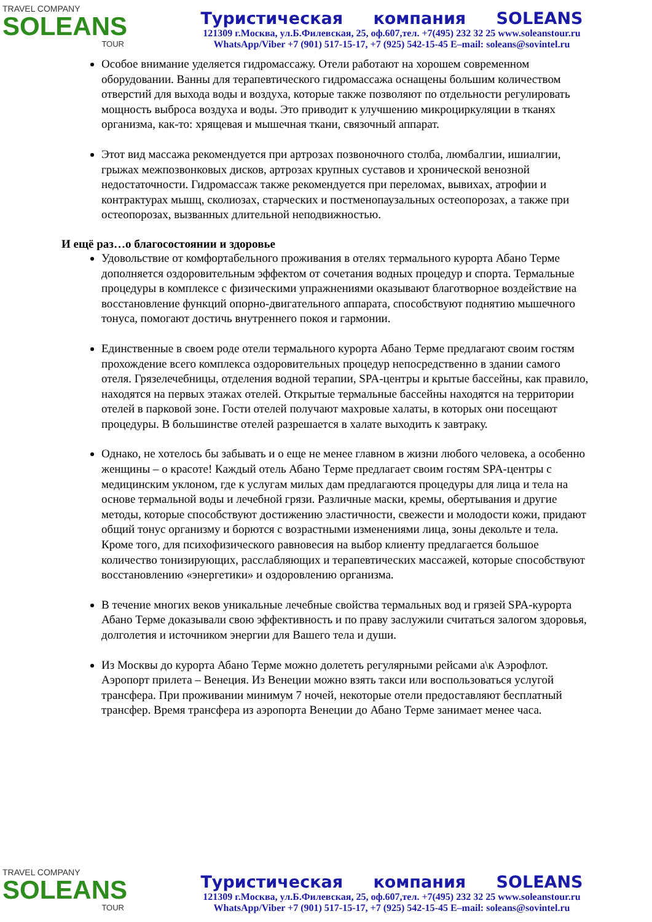TRAVEL COMPANY
SOLEANS
TOUR
Туристическая компания SOLEANS
121309 г.Москва, ул.Б.Филевская, 25, оф.607,тел. +7(495) 232 32 25 www.soleanstour.ru
WhatsApp/Viber +7 (901) 517-15-17, +7 (925) 542-15-45 E–mail: soleans@sovintel.ru
Особое внимание уделяется гидромассажу. Отели работают на хорошем современном оборудовании. Ванны для терапевтического гидромассажа оснащены большим количеством отверстий для выхода воды и воздуха, которые также позволяют по отдельности регулировать мощность выброса воздуха и воды. Это приводит к улучшению микроциркуляции в тканях организма, как-то: хрящевая и мышечная ткани, связочный аппарат.
Этот вид массажа рекомендуется при артрозах позвоночного столба, люмбалгии, ишиалгии, грыжах межпозвонковых дисков, артрозах крупных суставов и хронической венозной недостаточности. Гидромассаж также рекомендуется при переломах, вывихах, атрофии и контрактурах мышц, сколиозах, старческих и постменопаузальных остеопорозах, а также при остеопорозах, вызванных длительной неподвижностью.
И ещё раз…о благосостоянии и здоровье
Удовольствие от комфортабельного проживания в отелях термального курорта Абано Терме дополняется оздоровительным эффектом от сочетания водных процедур и спорта. Термальные процедуры в комплексе с физическими упражнениями оказывают благотворное воздействие на восстановление функций опорно-двигательного аппарата, способствуют поднятию мышечного тонуса, помогают достичь внутреннего покоя и гармонии.
Единственные в своем роде отели термального курорта Абано Терме предлагают своим гостям прохождение всего комплекса оздоровительных процедур непосредственно в здании самого отеля. Грязелечебницы, отделения водной терапии, SPA-центры и крытые бассейны, как правило, находятся на первых этажах отелей. Открытые термальные бассейны находятся на территории отелей в парковой зоне. Гости отелей получают махровые халаты, в которых они посещают процедуры. В большинстве отелей разрешается в халате выходить к завтраку.
Однако, не хотелось бы забывать и о еще не менее главном в жизни любого человека, а особенно женщины – о красоте! Каждый отель Абано Терме предлагает своим гостям SPA-центры с медицинским уклоном, где к услугам милых дам предлагаются процедуры для лица и тела на основе термальной воды и лечебной грязи. Различные маски, кремы, обертывания и другие методы, которые способствуют достижению эластичности, свежести и молодости кожи, придают общий тонус организму и борются с возрастными изменениями лица, зоны декольте и тела. Кроме того, для психофизического равновесия на выбор клиенту предлагается большое количество тонизирующих, расслабляющих и терапевтических массажей, которые способствуют восстановлению «энергетики» и оздоровлению организма.
В течение многих веков уникальные лечебные свойства термальных вод и грязей SPA-курорта Абано Терме доказывали свою эффективность и по праву заслужили считаться залогом здоровья, долголетия и источником энергии для Вашего тела и души.
Из Москвы до курорта Абано Терме можно долететь регулярными рейсами а\к Аэрофлот. Аэропорт прилета – Венеция. Из Венеции можно взять такси или воспользоваться услугой трансфера. При проживании минимум 7 ночей, некоторые отели предоставляют бесплатный трансфер. Время трансфера из аэропорта Венеции до Абано Терме занимает менее часа.
TRAVEL COMPANY
SOLEANS
TOUR
Туристическая компания SOLEANS
121309 г.Москва, ул.Б.Филевская, 25, оф.607,тел. +7(495) 232 32 25 www.soleanstour.ru
WhatsApp/Viber +7 (901) 517-15-17, +7 (925) 542-15-45 E–mail: soleans@sovintel.ru